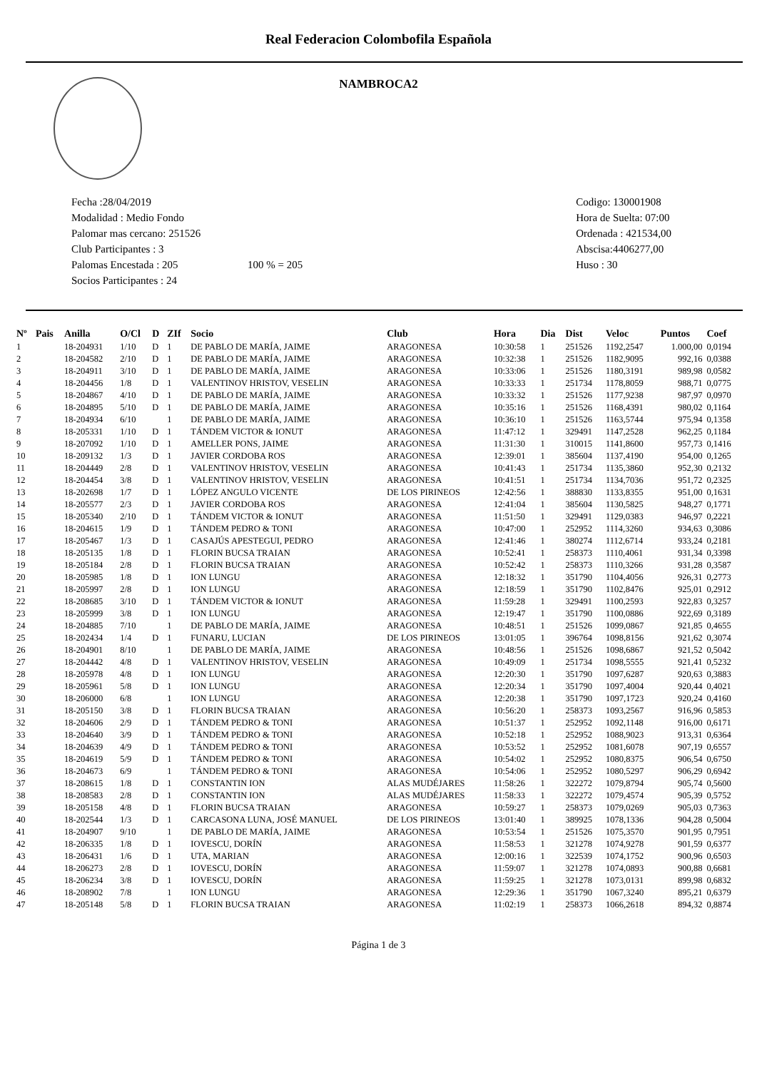Real Federacion Colombofila Española
NAMBROCA2
Fecha :28/04/2019
Modalidad : Medio Fondo
Palomar mas cercano: 251526
Club Participantes : 3
Palomas Encestada : 205 100 % = 205
Socios Participantes : 24
Codigo: 130001908
Hora de Suelta: 07:00
Ordenada : 421534,00
Abscisa:4406277,00
Huso : 30
| Nº | Pais | Anilla | O/Cl | D | ZIf | Socio | Club | Hora | Dia | Dist | Veloc | Puntos | Coef |
| --- | --- | --- | --- | --- | --- | --- | --- | --- | --- | --- | --- | --- | --- |
| 1 | | 18-204931 | 1/10 | D | 1 | DE PABLO DE MARÍA, JAIME | ARAGONESA | 10:30:58 | 1 | 251526 | 1192,2547 | 1.000,00 | 0,0194 |
| 2 | | 18-204582 | 2/10 | D | 1 | DE PABLO DE MARÍA, JAIME | ARAGONESA | 10:32:38 | 1 | 251526 | 1182,9095 | 992,16 | 0,0388 |
| 3 | | 18-204911 | 3/10 | D | 1 | DE PABLO DE MARÍA, JAIME | ARAGONESA | 10:33:06 | 1 | 251526 | 1180,3191 | 989,98 | 0,0582 |
| 4 | | 18-204456 | 1/8 | D | 1 | VALENTINOV HRISTOV, VESELIN | ARAGONESA | 10:33:33 | 1 | 251734 | 1178,8059 | 988,71 | 0,0775 |
| 5 | | 18-204867 | 4/10 | D | 1 | DE PABLO DE MARÍA, JAIME | ARAGONESA | 10:33:32 | 1 | 251526 | 1177,9238 | 987,97 | 0,0970 |
| 6 | | 18-204895 | 5/10 | D | 1 | DE PABLO DE MARÍA, JAIME | ARAGONESA | 10:35:16 | 1 | 251526 | 1168,4391 | 980,02 | 0,1164 |
| 7 | | 18-204934 | 6/10 | | 1 | DE PABLO DE MARÍA, JAIME | ARAGONESA | 10:36:10 | 1 | 251526 | 1163,5744 | 975,94 | 0,1358 |
| 8 | | 18-205331 | 1/10 | D | 1 | TÁNDEM VICTOR & IONUT | ARAGONESA | 11:47:12 | 1 | 329491 | 1147,2528 | 962,25 | 0,1184 |
| 9 | | 18-207092 | 1/10 | D | 1 | AMELLER PONS, JAIME | ARAGONESA | 11:31:30 | 1 | 310015 | 1141,8600 | 957,73 | 0,1416 |
| 10 | | 18-209132 | 1/3 | D | 1 | JAVIER CORDOBA ROS | ARAGONESA | 12:39:01 | 1 | 385604 | 1137,4190 | 954,00 | 0,1265 |
| 11 | | 18-204449 | 2/8 | D | 1 | VALENTINOV HRISTOV, VESELIN | ARAGONESA | 10:41:43 | 1 | 251734 | 1135,3860 | 952,30 | 0,2132 |
| 12 | | 18-204454 | 3/8 | D | 1 | VALENTINOV HRISTOV, VESELIN | ARAGONESA | 10:41:51 | 1 | 251734 | 1134,7036 | 951,72 | 0,2325 |
| 13 | | 18-202698 | 1/7 | D | 1 | LÓPEZ ANGULO VICENTE | DE LOS PIRINEOS | 12:42:56 | 1 | 388830 | 1133,8355 | 951,00 | 0,1631 |
| 14 | | 18-205577 | 2/3 | D | 1 | JAVIER CORDOBA ROS | ARAGONESA | 12:41:04 | 1 | 385604 | 1130,5825 | 948,27 | 0,1771 |
| 15 | | 18-205340 | 2/10 | D | 1 | TÁNDEM VICTOR & IONUT | ARAGONESA | 11:51:50 | 1 | 329491 | 1129,0383 | 946,97 | 0,2221 |
| 16 | | 18-204615 | 1/9 | D | 1 | TÁNDEM PEDRO & TONI | ARAGONESA | 10:47:00 | 1 | 252952 | 1114,3260 | 934,63 | 0,3086 |
| 17 | | 18-205467 | 1/3 | D | 1 | CASAJÚS APESTEGUI, PEDRO | ARAGONESA | 12:41:46 | 1 | 380274 | 1112,6714 | 933,24 | 0,2181 |
| 18 | | 18-205135 | 1/8 | D | 1 | FLORIN BUCSA TRAIAN | ARAGONESA | 10:52:41 | 1 | 258373 | 1110,4061 | 931,34 | 0,3398 |
| 19 | | 18-205184 | 2/8 | D | 1 | FLORIN BUCSA TRAIAN | ARAGONESA | 10:52:42 | 1 | 258373 | 1110,3266 | 931,28 | 0,3587 |
| 20 | | 18-205985 | 1/8 | D | 1 | ION LUNGU | ARAGONESA | 12:18:32 | 1 | 351790 | 1104,4056 | 926,31 | 0,2773 |
| 21 | | 18-205997 | 2/8 | D | 1 | ION LUNGU | ARAGONESA | 12:18:59 | 1 | 351790 | 1102,8476 | 925,01 | 0,2912 |
| 22 | | 18-208685 | 3/10 | D | 1 | TÁNDEM VICTOR & IONUT | ARAGONESA | 11:59:28 | 1 | 329491 | 1100,2593 | 922,83 | 0,3257 |
| 23 | | 18-205999 | 3/8 | D | 1 | ION LUNGU | ARAGONESA | 12:19:47 | 1 | 351790 | 1100,0886 | 922,69 | 0,3189 |
| 24 | | 18-204885 | 7/10 | | 1 | DE PABLO DE MARÍA, JAIME | ARAGONESA | 10:48:51 | 1 | 251526 | 1099,0867 | 921,85 | 0,4655 |
| 25 | | 18-202434 | 1/4 | D | 1 | FUNARU, LUCIAN | DE LOS PIRINEOS | 13:01:05 | 1 | 396764 | 1098,8156 | 921,62 | 0,3074 |
| 26 | | 18-204901 | 8/10 | | 1 | DE PABLO DE MARÍA, JAIME | ARAGONESA | 10:48:56 | 1 | 251526 | 1098,6867 | 921,52 | 0,5042 |
| 27 | | 18-204442 | 4/8 | D | 1 | VALENTINOV HRISTOV, VESELIN | ARAGONESA | 10:49:09 | 1 | 251734 | 1098,5555 | 921,41 | 0,5232 |
| 28 | | 18-205978 | 4/8 | D | 1 | ION LUNGU | ARAGONESA | 12:20:30 | 1 | 351790 | 1097,6287 | 920,63 | 0,3883 |
| 29 | | 18-205961 | 5/8 | D | 1 | ION LUNGU | ARAGONESA | 12:20:34 | 1 | 351790 | 1097,4004 | 920,44 | 0,4021 |
| 30 | | 18-206000 | 6/8 | | 1 | ION LUNGU | ARAGONESA | 12:20:38 | 1 | 351790 | 1097,1723 | 920,24 | 0,4160 |
| 31 | | 18-205150 | 3/8 | D | 1 | FLORIN BUCSA TRAIAN | ARAGONESA | 10:56:20 | 1 | 258373 | 1093,2567 | 916,96 | 0,5853 |
| 32 | | 18-204606 | 2/9 | D | 1 | TÁNDEM PEDRO & TONI | ARAGONESA | 10:51:37 | 1 | 252952 | 1092,1148 | 916,00 | 0,6171 |
| 33 | | 18-204640 | 3/9 | D | 1 | TÁNDEM PEDRO & TONI | ARAGONESA | 10:52:18 | 1 | 252952 | 1088,9023 | 913,31 | 0,6364 |
| 34 | | 18-204639 | 4/9 | D | 1 | TÁNDEM PEDRO & TONI | ARAGONESA | 10:53:52 | 1 | 252952 | 1081,6078 | 907,19 | 0,6557 |
| 35 | | 18-204619 | 5/9 | D | 1 | TÁNDEM PEDRO & TONI | ARAGONESA | 10:54:02 | 1 | 252952 | 1080,8375 | 906,54 | 0,6750 |
| 36 | | 18-204673 | 6/9 | | 1 | TÁNDEM PEDRO & TONI | ARAGONESA | 10:54:06 | 1 | 252952 | 1080,5297 | 906,29 | 0,6942 |
| 37 | | 18-208615 | 1/8 | D | 1 | CONSTANTIN ION | ALAS MUDÉJARES | 11:58:26 | 1 | 322272 | 1079,8794 | 905,74 | 0,5600 |
| 38 | | 18-208583 | 2/8 | D | 1 | CONSTANTIN ION | ALAS MUDÉJARES | 11:58:33 | 1 | 322272 | 1079,4574 | 905,39 | 0,5752 |
| 39 | | 18-205158 | 4/8 | D | 1 | FLORIN BUCSA TRAIAN | ARAGONESA | 10:59:27 | 1 | 258373 | 1079,0269 | 905,03 | 0,7363 |
| 40 | | 18-202544 | 1/3 | D | 1 | CARCASONA LUNA, JOSÉ MANUEL | DE LOS PIRINEOS | 13:01:40 | 1 | 389925 | 1078,1336 | 904,28 | 0,5004 |
| 41 | | 18-204907 | 9/10 | | 1 | DE PABLO DE MARÍA, JAIME | ARAGONESA | 10:53:54 | 1 | 251526 | 1075,3570 | 901,95 | 0,7951 |
| 42 | | 18-206335 | 1/8 | D | 1 | IOVESCU, DORÍN | ARAGONESA | 11:58:53 | 1 | 321278 | 1074,9278 | 901,59 | 0,6377 |
| 43 | | 18-206431 | 1/6 | D | 1 | UTA, MARIAN | ARAGONESA | 12:00:16 | 1 | 322539 | 1074,1752 | 900,96 | 0,6503 |
| 44 | | 18-206273 | 2/8 | D | 1 | IOVESCU, DORÍN | ARAGONESA | 11:59:07 | 1 | 321278 | 1074,0893 | 900,88 | 0,6681 |
| 45 | | 18-206234 | 3/8 | D | 1 | IOVESCU, DORÍN | ARAGONESA | 11:59:25 | 1 | 321278 | 1073,0131 | 899,98 | 0,6832 |
| 46 | | 18-208902 | 7/8 | | 1 | ION LUNGU | ARAGONESA | 12:29:36 | 1 | 351790 | 1067,3240 | 895,21 | 0,6379 |
| 47 | | 18-205148 | 5/8 | D | 1 | FLORIN BUCSA TRAIAN | ARAGONESA | 11:02:19 | 1 | 258373 | 1066,2618 | 894,32 | 0,8874 |
Página 1 de 3